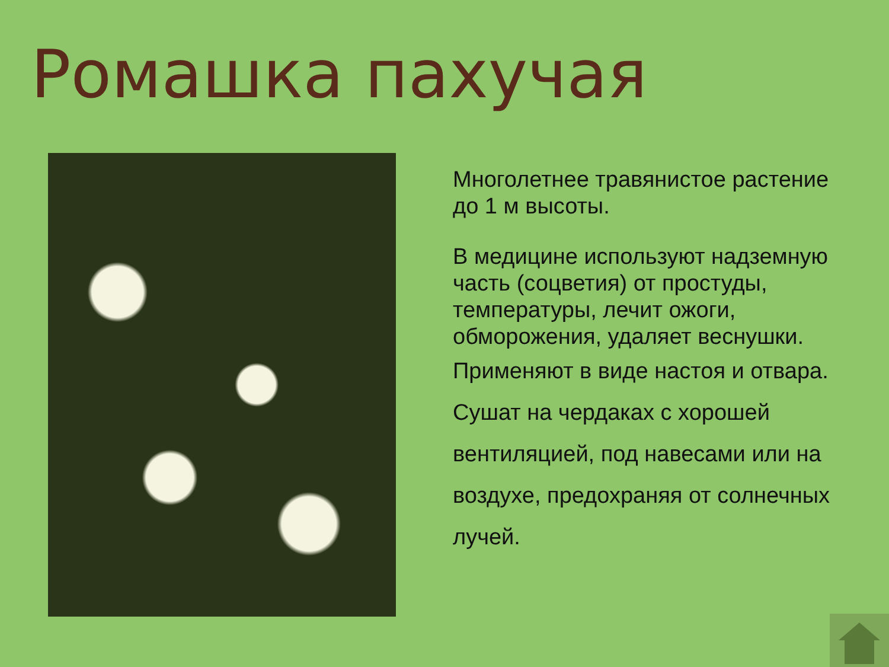Ромашка пахучая
Многолетнее травянистое растение до 1 м высоты.
В медицине используют надземную часть (соцветия) от простуды, температуры, лечит ожоги, обморожения, удаляет веснушки.
Применяют в виде настоя и отвара.
Сушат на чердаках с хорошей вентиляцией, под навесами или на воздухе, предохраняя от солнечных лучей.